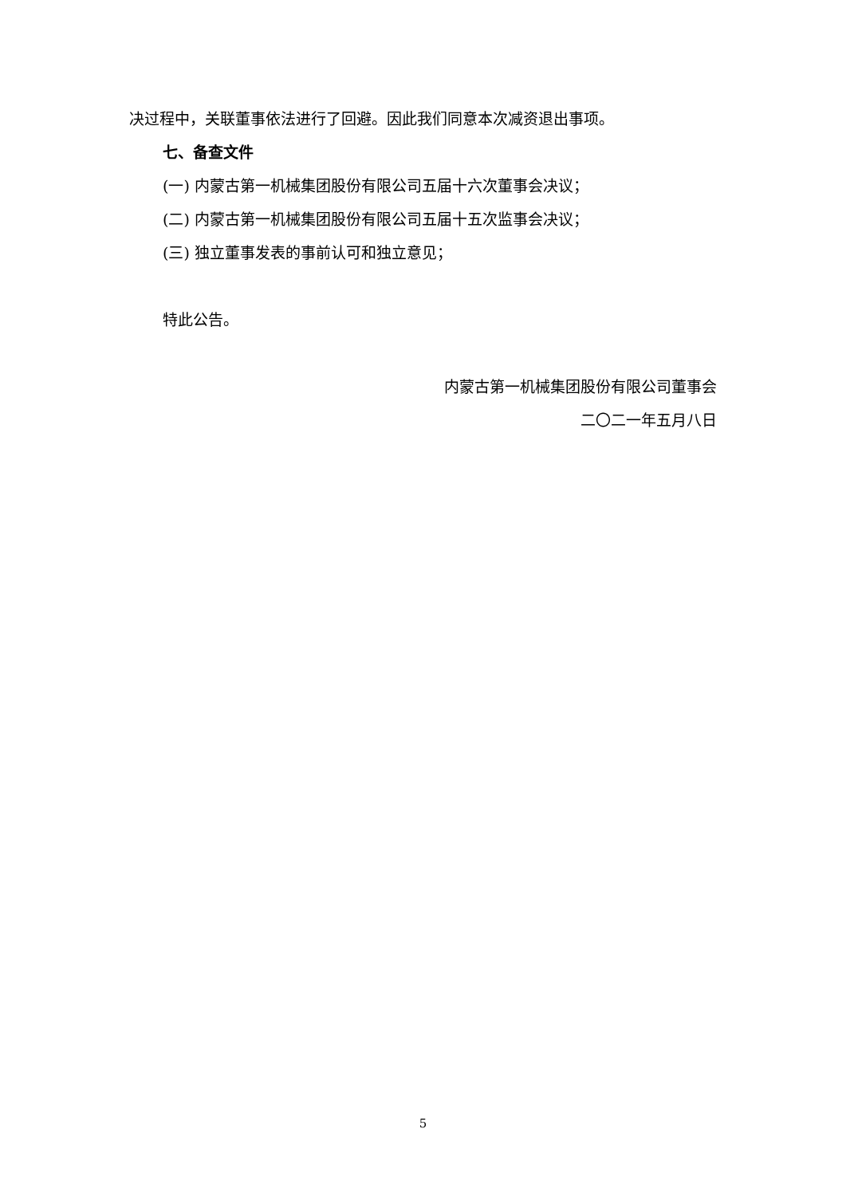决过程中，关联董事依法进行了回避。因此我们同意本次减资退出事项。
七、备查文件
(一) 内蒙古第一机械集团股份有限公司五届十六次董事会决议；
(二) 内蒙古第一机械集团股份有限公司五届十五次监事会决议；
(三) 独立董事发表的事前认可和独立意见；
特此公告。
内蒙古第一机械集团股份有限公司董事会
二〇二一年五月八日
5